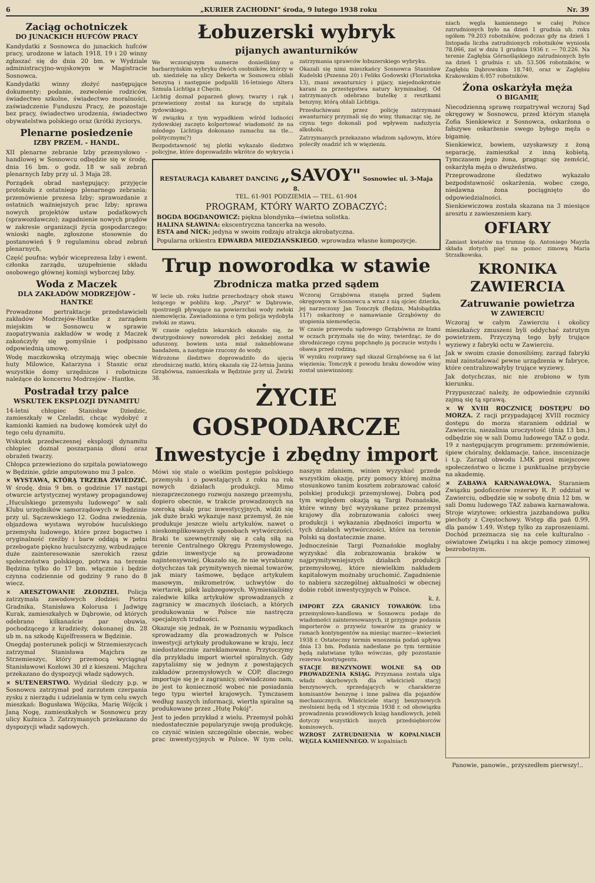6 „KURIER ZACHODNI" środa, 9 lutego 1938 roku Nr. 39
Zaciąg ochotniczek
DO JUNACKICH HUFCÓW PRACY
Kandydatki z Sosnowca do junackich hufców pracy, urodzone w latach 1918, 19 i 20 winny zgłaszać się do dnia 20 bm. w Wydziale administracyjno-wojskowym w Magistracie Sosnowca.
Kandydatki winny złożyć następujące dokumenty: podanie, zezwolenie rodziców, świadectwo szkolne, świadectwo moralności, zaświadczenie Funduszu Pracy, że pozostaje bez pracy, świadectwo urodzenia, świadectwo obywatelstwa polskiego oraz (krótki życiorys.
Plenarne posiedzenie
IZBY PRZEM. - HANDL.
XII plenarne zebranie Izby przemysłowo - handlowej w Sosnowcu odbędzie się w środę, dnia 16 bm. o godz. 18 w sali zebrań plenarnych Izby przy ul. 3 Maja 28.
Porządek obrad następujący: przyjęcie protokułu z ostatniego plenarnego zebrania; przemówienie prezesa Izby; sprawozdanie z ostatnich ważniejszych prac Izby; sprawa nowych projektów ustaw podatkowych (sprawozdawczo); zagadnienie nowych prądów w zakresie organizacji życia gospodarczego; wnioski nagłe, zgłoszone stosownie do postanowień § 9 regulaminu obrad zebrań plenarnych.
Część poufna: wybór wiceprezesa Izby i ewent. członka zarządu, uzupełnienie składu osobowego głównej komisji wyborczej Izby.
Woda z Maczek
DLA ZAKŁADÓW MODRZEJÓW - HANTKE
Prowadzone pertraktacje przedstawicieli zakładów Modrzejów-Hantke z zarządem miejskim w Sosnowcu w sprawie zaopatrywania zakładów w wodę z Maczek zakończyły się pomyślnie i podpisano odpowiednią umowę.
Wodę maczkowską otrzymają więc obecnie huty Milowice, Katarzyna i Staszic oraz wszystkie domy urzędnicze i robotnicze należące do koncernu Modrzejów - Hantke.
Postradał trzy palce
WSKUTEK EKSPLOZJI DYNAMITU
14-letni chłopiec Stanisław Dziedzic, zamieszkały w Czeladzi, chcąc wydobyć z kamionki kamień na budowę komórek użył do tego celu dynamitu.
Wskutek przedwczesnej eksplozji dynamitu chłopiec doznał poszarpania dłoni oraz obrażeń twarzy.
Chłopca przewieziono do szpitala powiatowego w Będzinie, gdzie amputowano mu 3 palce.
× WYSTAWA, KTÓRĄ TRZEBA ZWIEDZIĆ. W środę, dnia 9 bm. o godzinie 17 nastąpi otwarcie artystycznej wystawy propagandowej „Huculskiego przemysłu ludowego" w sali Klubu urzędników samorządowych w Będzinie przy ul. Sączewskiego 12. Godna zwiedzenia, objazdowa wystawa wyrobów huculskiego przemysłu ludowego, które przez bogactwo i oryginalność rzeźby i barw oddają w pełni przebogate piękno huculszczyzny, wzbudzające duże zainteresowanie szerokich rzesz społeczeństwa polskiego, potrwa na terenie Będzina tylko do 17 bm. włącznie i będzie czynna codziennie od godziny 9 rano do 8 wiecz.
× ARESZTOWANIE ZŁODZIEI. Policja zatrzymała zawodowych złodziei: Piotra Gradnika, Stanisława Kolorusa i Jadwigę Kurak, zamieszkałych w Dąbrowie, od których odebrano kilkanaście par obuwia, pochodzącego z kradzieży, dokonanej dn. 28 ub m. na szkodę Kujelfressera w Będzinie.
Onegdaj posterunek policji w Strzemieszycach zatrzymał Stanisława Majchra ze Strzemieszyc, który przemocą wyciągnął Stanisławowi Kozłowi 30 zł z kieszeni. Majchra przekazano do dyspozycji władz sądowych.
× SUTENERSTWO. Wydział śledczy p.p. w Sosnowcu zatrzymał pod zarzutem czerpania zysku z nierządu i udzielania w tym celu swych mieszkań: Bogusława Wójcika, Marię Wójcik i Janą Nogę, zamieszkałych w Sosnowcu przy ulicy Kuźnica 3. Zatrzymanych przekazano do dyspozycji władz sądowych.
Łobuzerski wybryk
pijanych awanturników
We wczorajszym numerze donieśliśmy o barbarzyńskim wybryku dwóch osobników, którzy w ub. niedzielę na ulicy Dekerta w Sosnowcu oblali benzyną i następnie podpalili 16-letniego Altera Szmula Lichtiga z Chęcin.
Lichtig doznał poparzeń głowy, twarzy i rąk i przewieziony został na kurację do szpitala żydowskiego.
W związku z tym wypadkiem wśród ludności żydowskiej zaczęto kolportować wiadomość że na młodego Lichtiga dokonano zamachu na tle... politycznym(?)
Bezpodstawność tej plotki wykazało śledztwo policyjne, które doprowadziło wkrótce do wykrycia i zatrzymania sprawców łobuzerskiego wybryku.
Okazali się nimi mieszkańcy Sosnowca Stanisław Kudelski (Pszenna 20) i Feliks Godowski (Floriańska 13), znani awanturnicy i pijacy, niejednokrotnie karani za przestępstwa natury kryminalnej. Od zatrzymanych odebrano butelkę z resztkami benzyny, którą oblali Lichtiga.
Przesłuchiwani przez policję zatrzymani awanturnicy przyznali się do winy, tłumacząc się, że czynu tego dokonali pod wpływem nadużycia alkoholu.
Zatrzymanych przekazano władzom sądowym, które poleciły osadzić ich w więzieniu.
RESTAURACJA KABARET DANCING „SAVOY" Sosnowiec ul. 3-Maja 8.
TEL. 61-901 PODZIEMIA — TEL. 61-904
PROGRAM, KTÓRY WARTO ZOBACZYĆ:
BOGDA BOGDANOWICZ: piękna blondynka—świetna solistka.
HALINA SŁAWINA: ekscentryczna tancerka na wesoło.
ESTA and NICK: jedyna w swoim rodzaju atrakcja akrobatyczna.
Popularna orkiestra EDWARDA MIEDZIAŃSKIEGO, wprowadza własne kompozycje.
Trup noworodka w stawie
Zbrodnicza matka przed sądem
W lecie ub. roku ludzie przechodzący obok stawu leżącego w pobliżu kop. „Paryż" w Dąbrowie, spostrzegli pływające na powierzchni wody zwłoki niemowlęcia. Zawiadomiona o tym policja wydobyła zwłoki ze stawu.
W czasie oględzin lekarskich okazało się, że dwutygodniowy noworodek płci żeńskiej został uduszony, bowiem usta miał zakneblowane bandażem, a następnie rzucony do wody.
Wdrożone śledztwo doprowadziło do ujęcia zbrodniczej matki, którą okazała się 22-letnia Janina Grząbówna, zamieszkała w Będzinie przy ul. Żwirki 38.
Wczoraj Grząbówna stanęła przed Sądem okręgowym w Sosnowcu a wraz z nią ojciec dziecka, jej narzeczony Jan Tomczyk (Będzin, Małobądzka 117) oskarżony o namawianie Grząbówny do utopienia niemowlęcia.
W czasie przewodu sądowego Grząbówna ze łzami w oczach przyznała się do winy, twierdząc, że do zbrodniczego czynu popchnęło ją poczucie wstydu i obawa przed rodziną.
W wyniku rozprawy sąd skazał Grząbównę na 6 lat więzienia; Tomczyk z powodu braku dowodów winy został uniewinniony.
ŻYCIE GOSPODARCZE
Inwestycje i zbędny import
Mówi się stale o wielkim postępie polskiego przemysłu i o powstających z roku na rok nowych działach produkcji. Mimo niezaprzeczonego rozwoju naszego przemysłu, dopiero obecnie, w trakcie prowadzonych na szeroką skalę prac inwestycyjnych, widzi się jak duże braki wykazuje nasz przemysł, że nie produkuje jeszcze wielu artykułów, nawet o nieskomplikowanych sposobach wytwórczości. Braki te uzewnętrzniły się z całą siłą na terenie Centralnego Okręgu Przemysłowego, gdzie inwestycje są prowadzone najintensywniej. Okazało się, że nie wyrabiamy dotychczas tak prymitywnych niemal towarów, jak miary taśmowe, będące artykułem masowym, mikrometrów, uchwytów do wiertarek, pilek laubzegowych. Wymienialiśmy zaledwie kilka artykułów sprowadzanych z zagranicy w znacznych ilościach, a których produkowania w Polsce nie nastręcza specjalnych trudności.
Okazuje się jednak, że w Poznaniu wypadkach sprowadzamy dla prowadzonych w Polsce inwestycji artykuły produkowane w kraju, lecz niedostatecznie zareklamowane. Przytoczymy dla przykładu import wierteł spiralnych. Gdy zapytaliśmy się w jednym z powstających zakładów przemysłowych w COP, dlaczego importuje się je z zagranicy, oświadczono nam, że jest to konieczność wobec nie posiadania tego typu wierteł krajowych. Tymczasem według naszych informacji, wiertła spiralne są produkowane przez „Hutę Pokój".
Jest to jeden przykład z wielu. Przemysł polski niedostatecznie popularyzuje swoją produkcję, co czynić winien szczególnie obecnie, wobec prac inwestycyjnych w Polsce. W tym celu, naszym zdaniem, winien wyzyskać przede wszystkim okazję, przy pomocy której można stosunkowo tanim kosztem zobrazować całość polskiej produkcji przemysłowej. Dobrą pod tym względem okazją są Targi Poznańskie, które winny być wyzyskane przez przemysł krajowy dla zobrazowania całości swej produkcji i wykazania zbędności importu w tych działach wytwórczości, które na terenie Polski są dostatecznie znane.
Jednocześnie Targi Poznańskie mogłaby wyzyskać dla zobrazowania braków w najprymitywniejszych działach produkcji przemysłowej, które niewielkim nakładem kapitałowym możnaby uruchomić. Zagadnienie to nabiera szczególnej aktualności w obecnej dobie robót inwestycyjnych w Polsce.
k. ż.
IMPORT ZZA GRANICY TOWARÓW. Izba przemysłowo-handlowa w Sosnowcu podaje do wiadomości zainteresowanych, iż przyjmuje podania importerów o przywóz towarów za granicy w ramach kontyngentów na miesiąc marzec—kwiecień 1938 r. Ostateczny termin wnoszenia podań upływa dnia 13 bm. Podania nadesłane po tym terminie będą załatwiane tylko wówczas, gdy pozostanie rezerwa kontyngentu.
STACJE BENZYNOWE WOLNE SĄ OD PROWADZENIA KSIĄG. Przyznana została ulga władz skarbowych dla właścicieli stacyj benzynowych, sprzedających w charakterze komisantów benzynę i inne paliwa dla pojazdów mechanicznych. Właściciele stacyj benzynowych zwolnieni będą od 1 stycznia 1938 r. od obowiązku prowadzenia prawidłowych ksiąg handlowych, jeżeli dotyczy wszystkich innych przedsiębiorców komisowych.
WZROST ZATRUDNIENIA W KOPALNIACH WĘGLA KAMIENNEGO. W kopalniach
niach węgla kamiennego w całej Polsce zatrudnionych było na dzień 1 grudnia ub. roku ogółem 79.203 robotników, podczas gdy na dzień 1 listopada liczba zatrudnionych robotników wyniosła 78.066, zaś w dniu 1 grudnia 1936 r. — 70.226. Na terenie Zagłębia Górnośląskiego zatrudnionych było na dzień 1 grudnia r. ub. 53.506 robotników, w Zagłębiu Dąbrowskim 18.740, oraz w Zagłębiu Krakowskim 6.957 robotników.
Żona oskarżyła męża
O BIGAMIĘ
Niecodzienną sprawę rozpatrywał wczoraj Sąd okręgowy w Sosnowcu, przed którym stanęła Zofia Sienkiewicz z Sosnowca, oskarżona o fałszywe oskarżenie swego byłego męża o bigamię.
Sienkiewicz, bowiem, uzyskawszy z żoną separację, zamieszkał z inną kobietą. Tymczasem jego żona, pragnąc się zemścić, oskarżyła męża o dwużeństwo.
Przeprowadzone śledztwo wykazało bezpodstawność oskarżenia, wobec czego, niedawna żona pociągnięto do odpowiedzialności.
Sienkiewiczowa została skazana na 3 miesiące aresztu z zawieszeniem kary.
OFIARY
Zamiast kwiatów na trumnę śp. Antoniego Mayzla składa złotych pięć na pomoc zimową Maria Strzałkowska.
KRONIKA ZAWIERCIA
Zatruwanie powietrza
W ZAWIERCIU
Wczoraj w całym Zawierciu i okolicy mieszkańcy zmuszeni byli oddychać zatrutym powietrzem. Przyczyną tego były trujące wyziewy z fabryki octu w Zawierciu.
Jak w swoim czasie donosiliśmy, zarząd fabryki miał zainstalować pewne urządzenia w fabryce, które centralizowałyby trujące wyziewy.
Jak dotychczas, nic nie zrobiono w tym kierunku.
Przypuszczać należy, że odpowiednie czynniki zajmą się tą sprawą.
× W XVIII ROCZNICĘ DOSTĘPU DO MORZA. Z racji przypadającej XVIII rocznicy dostępu do morza staraniem oddział w Zawierciu, niezalinia uroczystość (dnia 13 bm.) odbędzie się w sali Domu ludowego TAZ o godz. 19 z następującym programem: przemówienie, śpiew chóralny, deklamacje, tańce, inscenizacje i t.p. Zarząd obwodu LMK prosi miejscowe społeczeństwo o liczne i punktualne przybycie na akademię.
× ZABAWA KARNAWAŁOWA. Staraniem Związku podoficerów rezerwy R. P. oddział w Zawierciu, odbędzie się w sobotę dnia 12 bm. w sali Domu ludowego TAZ zabawa karnawałowa. Stroje wizytowe; orkiestra jazzbandowa pułku piechoty z Częstochowy. Wstęp dla pań 0.99, dla panów 1.49. Wstęp tylko za zaproszeniami. Dochód przeznacza się na cele kulturalno - oświatowe Związku i na akcje pomocy zimowej bezrobotnym.
Panowie, panowie., przyszedłem pierwszy!..